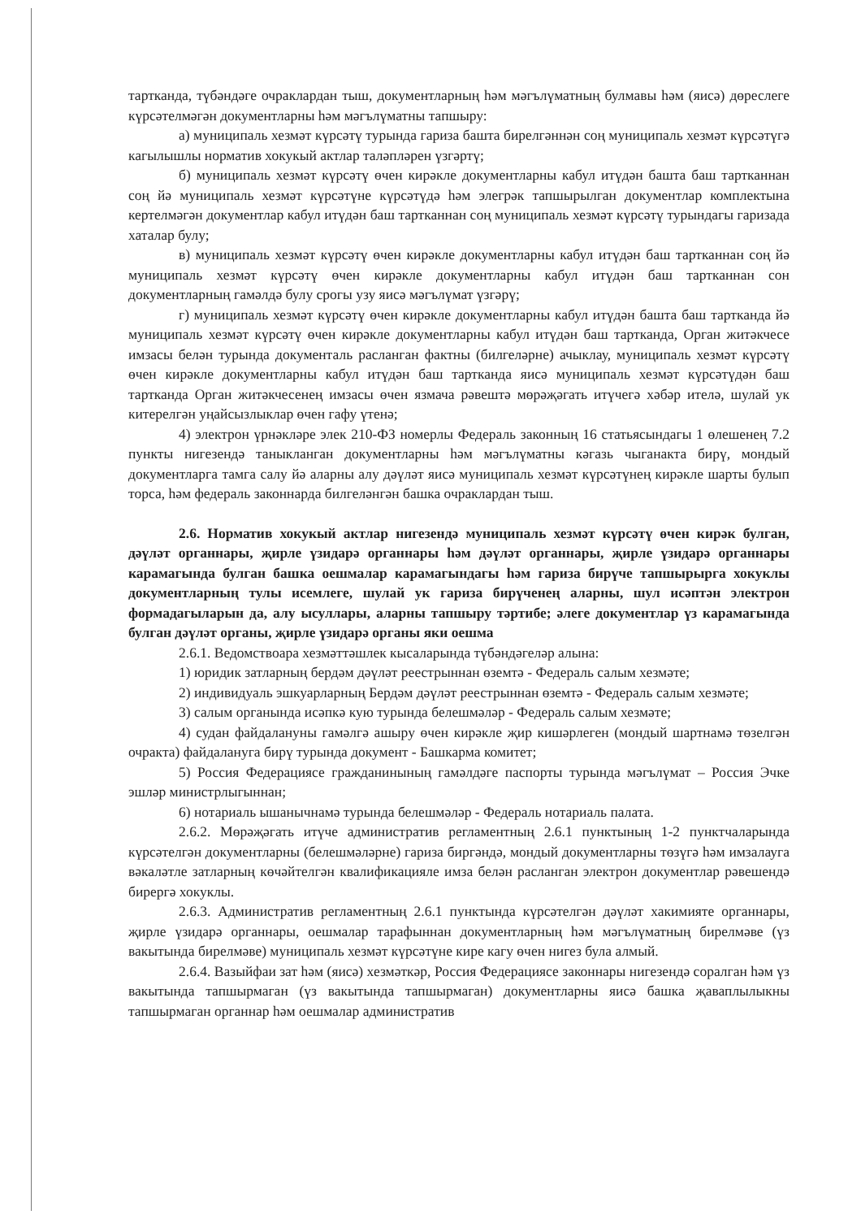тартканда, түбәндәге очраклардан тыш, документларның һәм мәгълүматның булмавы һәм (яисә) дөреслеге күрсәтелмәгән документларны һәм мәгълүматны тапшыру:
а) муниципаль хезмәт күрсәтү турында гариза башта бирелгәннән соң муниципаль хезмәт күрсәтүгә кагылышлы норматив хокукый актлар таләпләрен үзгәртү;
б) муниципаль хезмәт күрсәтү өчен кирәкле документларны кабул итүдән башта баш тартканнан соң йә муниципаль хезмәт күрсәтүне күрсәтүдә һәм элегрәк тапшырылган документлар комплектына кертелмәгән документлар кабул итүдән баш тартканнан соң муниципаль хезмәт күрсәтү турындагы гаризада хаталар булу;
в) муниципаль хезмәт күрсәтү өчен кирәкле документларны кабул итүдән баш тартканнан соң йә муниципаль хезмәт күрсәтү өчен кирәкле документларны кабул итүдән баш тартканнан сон документларның гамәлдә булу срогы узу яисә мәгълүмат үзгәрү;
г) муниципаль хезмәт күрсәтү өчен кирәкле документларны кабул итүдән башта баш тартканда йә муниципаль хезмәт күрсәтү өчен кирәкле документларны кабул итүдән баш тартканда, Орган житәкчесе имзасы белән турында документаль расланган фактны (билгеләрне) ачыклау, муниципаль хезмәт күрсәтү өчен кирәкле документларны кабул итүдән баш тартканда яисә муниципаль хезмәт күрсәтүдән баш тартканда Орган житәкчесенең имзасы өчен язмача рәвештә мөрәҗәгать итүчегә хәбәр ителә, шулай ук китерелгән уңайсызлыклар өчен гафу үтенә;
4) электрон үрнәкләре элек 210-ФЗ номерлы Федераль законның 16 статьясындагы 1 өлешенең 7.2 пункты нигезендә таныкланган документларны һәм мәгълүматны кәгазь чыганакта бирү, мондый документларга тамга салу йә аларны алу дәүләт яисә муниципаль хезмәт күрсәтүнең кирәкле шарты булып торса, һәм федераль законнарда билгеләнгән башка очраклардан тыш.
2.6. Норматив хокукый актлар нигезендә муниципаль хезмәт күрсәтү өчен кирәк булган, дәүләт органнары, җирле үзидарә органнары һәм дәүләт органнары, җирле үзидарә органнары карамагында булган башка оешмалар карамагындагы һәм гариза бирүче тапшырырга хокуклы документларның тулы исемлеге, шулай ук гариза бирүченең аларны, шул исәптән электрон формадагыларын да, алу ысуллары, аларны тапшыру тәртибе; әлеге документлар үз карамагында булган дәүләт органы, җирле үзидарә органы яки оешма
2.6.1. Ведомствоара хезмәттәшлек кысаларында түбәндәгеләр алына:
1) юридик затларның бердәм дәүләт реестрыннан өземтә - Федераль салым хезмәте;
2) индивидуаль эшкуарларның Бердәм дәүләт реестрыннан өземтә - Федераль салым хезмәте;
3) салым органында исәпкә кую турында белешмәләр - Федераль салым хезмәте;
4) судан файдалануны гамәлгә ашыру өчен кирәкле җир кишәрлеген (мондый шартнамә төзелгән очракта) файдалануга бирү турында документ - Башкарма комитет;
5) Россия Федерациясе гражданинының гамәлдәге паспорты турында мәгълүмат – Россия Эчке эшләр министрлыгыннан;
6) нотариаль ышанычнамә турында белешмәләр - Федераль нотариаль палата.
2.6.2. Мөрәҗәгать итүче административ регламентның 2.6.1 пунктының 1-2 пунктчаларында күрсәтелгән документларны (белешмәләрне) гариза биргәндә, мондый документларны төзүгә һәм имзалауга вәкаләтле затларның көчәйтелгән квалификацияле имза белән расланган электрон документлар рәвешендә бирергә хокуклы.
2.6.3. Административ регламентның 2.6.1 пунктында күрсәтелгән дәүләт хакимияте органнары, җирле үзидарә органнары, оешмалар тарафыннан документларның һәм мәгълүматның бирелмәве (үз вакытында бирелмәве) муниципаль хезмәт күрсәтүне кире кагу өчен нигез була алмый.
2.6.4. Вазыйфаи зат һәм (яисә) хезмәткәр, Россия Федерациясе законнары нигезендә соралган һәм үз вакытында тапшырмаган (үз вакытында тапшырмаган) документларны яисә башка җаваплылыкны тапшырмаган органнар һәм оешмалар административ